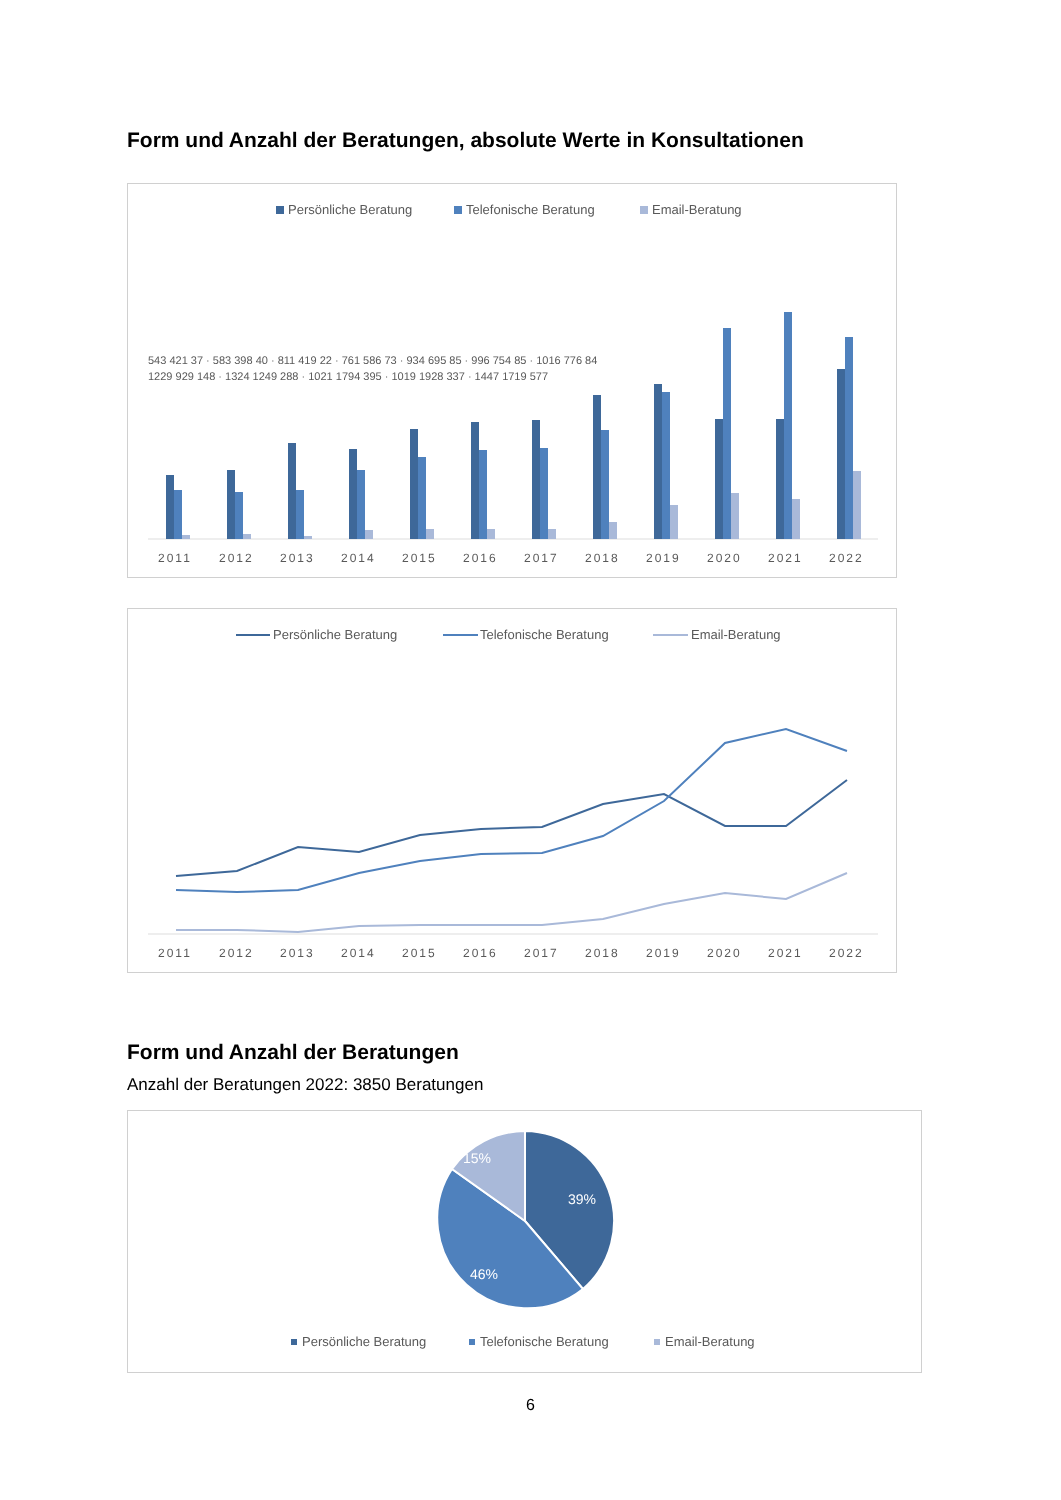Form und Anzahl der Beratungen, absolute Werte in Konsultationen
Persönliche Beratung
Telefonische Beratung
Email-Beratung
2011
2012
2013
2014
2015
2016
2017
2018
2019
2020
2021
2022
543 421 37 · 583 398 40 · 811 419 22 · 761 586 73 · 934 695 85 · 996 754 85 · 1016 776 84
1229 929 148 · 1324 1249 288 · 1021 1794 395 · 1019 1928 337 · 1447 1719 577
Persönliche Beratung
Telefonische Beratung
Email-Beratung
2011
2012
2013
2014
2015
2016
2017
2018
2019
2020
2021
2022
Form und Anzahl der Beratungen
Anzahl der Beratungen 2022: 3850 Beratungen
15%
39%
46%
Persönliche Beratung
Telefonische Beratung
Email-Beratung
6